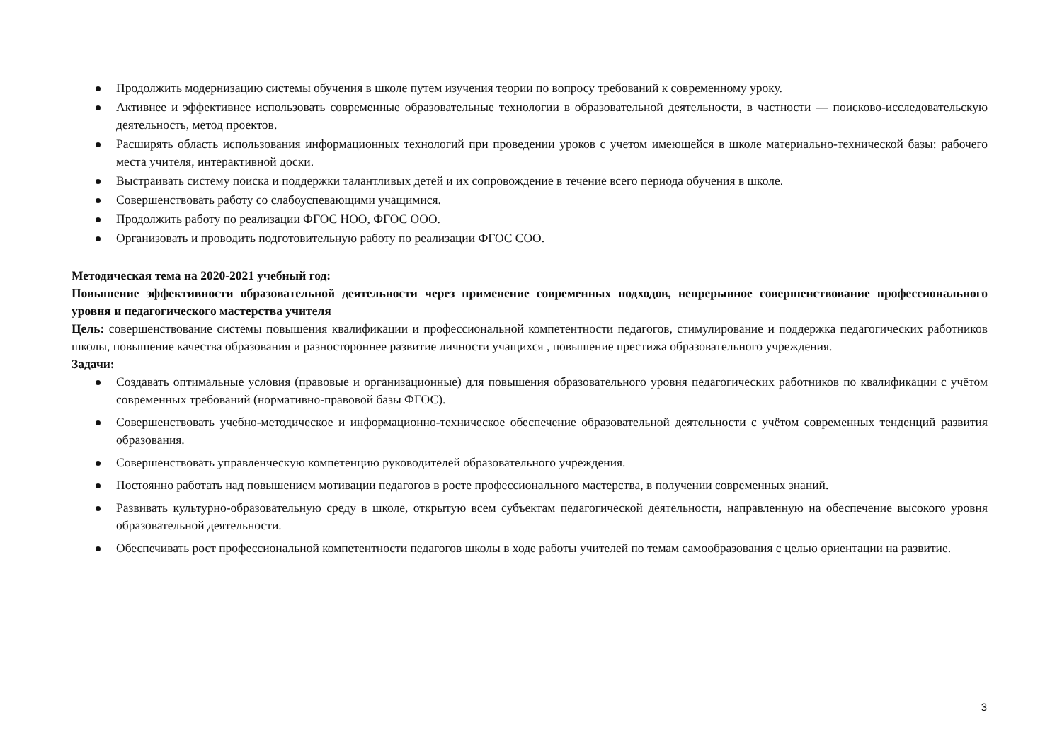Продолжить модернизацию системы обучения в школе путем изучения теории по вопросу требований к современному уроку.
Активнее и эффективнее использовать современные образовательные технологии в образовательной деятельности, в частности — поисково-исследовательскую деятельность, метод проектов.
Расширять область использования информационных технологий при проведении уроков с учетом имеющейся в школе материально-технической базы: рабочего места учителя, интерактивной доски.
Выстраивать систему поиска и поддержки талантливых детей и их сопровождение в течение всего периода обучения в школе.
Совершенствовать работу со слабоуспевающими учащимися.
Продолжить работу по реализации ФГОС НОО, ФГОС ООО.
Организовать и проводить подготовительную работу по реализации ФГОС СОО.
Методическая тема на 2020-2021 учебный год:
Повышение эффективности образовательной деятельности через применение современных подходов, непрерывное совершенствование профессионального уровня и педагогического мастерства учителя
Цель: совершенствование системы повышения квалификации и профессиональной компетентности педагогов, стимулирование и поддержка педагогических работников школы, повышение качества образования и разностороннее развитие личности учащихся , повышение престижа образовательного учреждения.
Задачи:
Создавать оптимальные условия (правовые и организационные) для повышения образовательного уровня педагогических работников по квалификации с учётом современных требований (нормативно-правовой базы ФГОС).
Совершенствовать учебно-методическое и информационно-техническое обеспечение образовательной деятельности с учётом современных тенденций развития образования.
Совершенствовать управленческую компетенцию руководителей образовательного учреждения.
Постоянно работать над повышением мотивации педагогов в росте профессионального мастерства, в получении современных знаний.
Развивать культурно-образовательную среду в школе, открытую всем субъектам педагогической деятельности, направленную на обеспечение высокого уровня образовательной деятельности.
Обеспечивать рост профессиональной компетентности педагогов школы в ходе работы учителей по темам самообразования с целью ориентации на развитие.
3